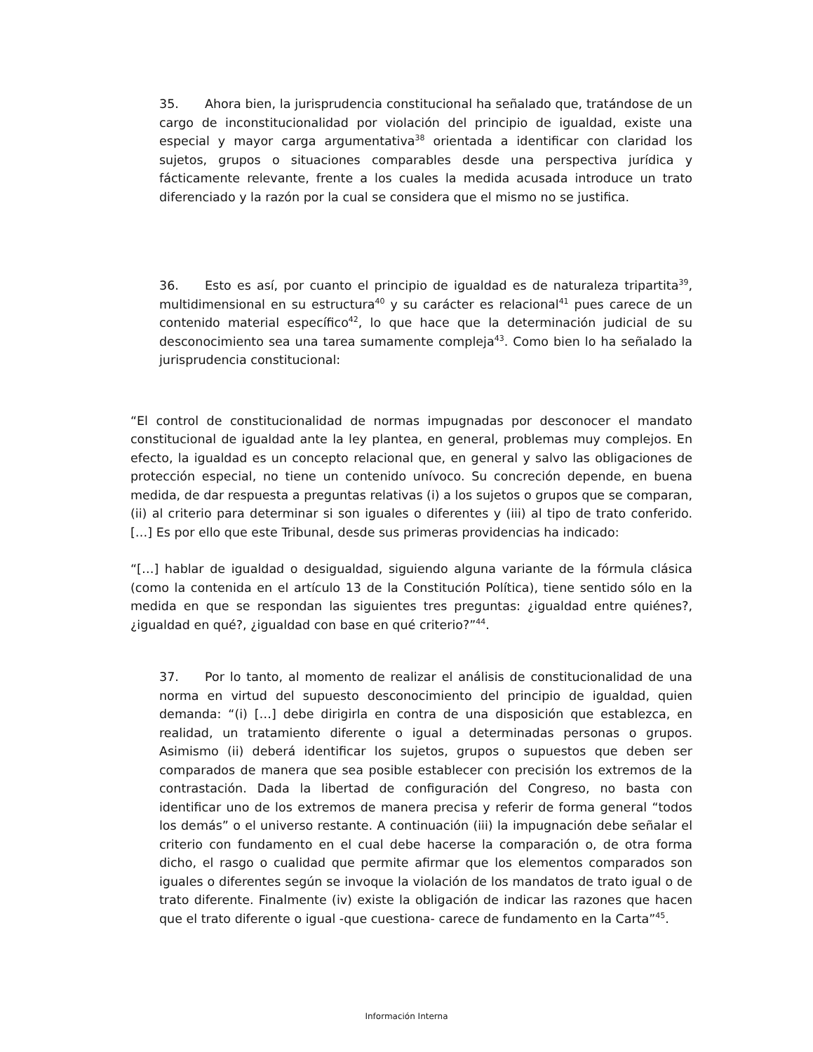35. Ahora bien, la jurisprudencia constitucional ha señalado que, tratándose de un cargo de inconstitucionalidad por violación del principio de igualdad, existe una especial y mayor carga argumentativa<sup>38</sup> orientada a identificar con claridad los sujetos, grupos o situaciones comparables desde una perspectiva jurídica y fácticamente relevante, frente a los cuales la medida acusada introduce un trato diferenciado y la razón por la cual se considera que el mismo no se justifica.
36. Esto es así, por cuanto el principio de igualdad es de naturaleza tripartita<sup>39</sup>, multidimensional en su estructura<sup>40</sup> y su carácter es relacional<sup>41</sup> pues carece de un contenido material específico<sup>42</sup>, lo que hace que la determinación judicial de su desconocimiento sea una tarea sumamente compleja<sup>43</sup>. Como bien lo ha señalado la jurisprudencia constitucional:
“El control de constitucionalidad de normas impugnadas por desconocer el mandato constitucional de igualdad ante la ley plantea, en general, problemas muy complejos. En efecto, la igualdad es un concepto relacional que, en general y salvo las obligaciones de protección especial, no tiene un contenido unívoco. Su concreción depende, en buena medida, de dar respuesta a preguntas relativas (i) a los sujetos o grupos que se comparan, (ii) al criterio para determinar si son iguales o diferentes y (iii) al tipo de trato conferido. […] Es por ello que este Tribunal, desde sus primeras providencias ha indicado:
“[…] hablar de igualdad o desigualdad, siguiendo alguna variante de la fórmula clásica (como la contenida en el artículo 13 de la Constitución Política), tiene sentido sólo en la medida en que se respondan las siguientes tres preguntas: ¿igualdad entre quiénes?, ¿igualdad en qué?, ¿igualdad con base en qué criterio?”<sup>44</sup>.
37. Por lo tanto, al momento de realizar el análisis de constitucionalidad de una norma en virtud del supuesto desconocimiento del principio de igualdad, quien demanda: “(i) […] debe dirigirla en contra de una disposición que establezca, en realidad, un tratamiento diferente o igual a determinadas personas o grupos. Asimismo (ii) deberá identificar los sujetos, grupos o supuestos que deben ser comparados de manera que sea posible establecer con precisión los extremos de la contrastación. Dada la libertad de configuración del Congreso, no basta con identificar uno de los extremos de manera precisa y referir de forma general “todos los demás” o el universo restante. A continuación (iii) la impugnación debe señalar el criterio con fundamento en el cual debe hacerse la comparación o, de otra forma dicho, el rasgo o cualidad que permite afirmar que los elementos comparados son iguales o diferentes según se invoque la violación de los mandatos de trato igual o de trato diferente. Finalmente (iv) existe la obligación de indicar las razones que hacen que el trato diferente o igual -que cuestiona- carece de fundamento en la Carta”<sup>45</sup>.
Información Interna